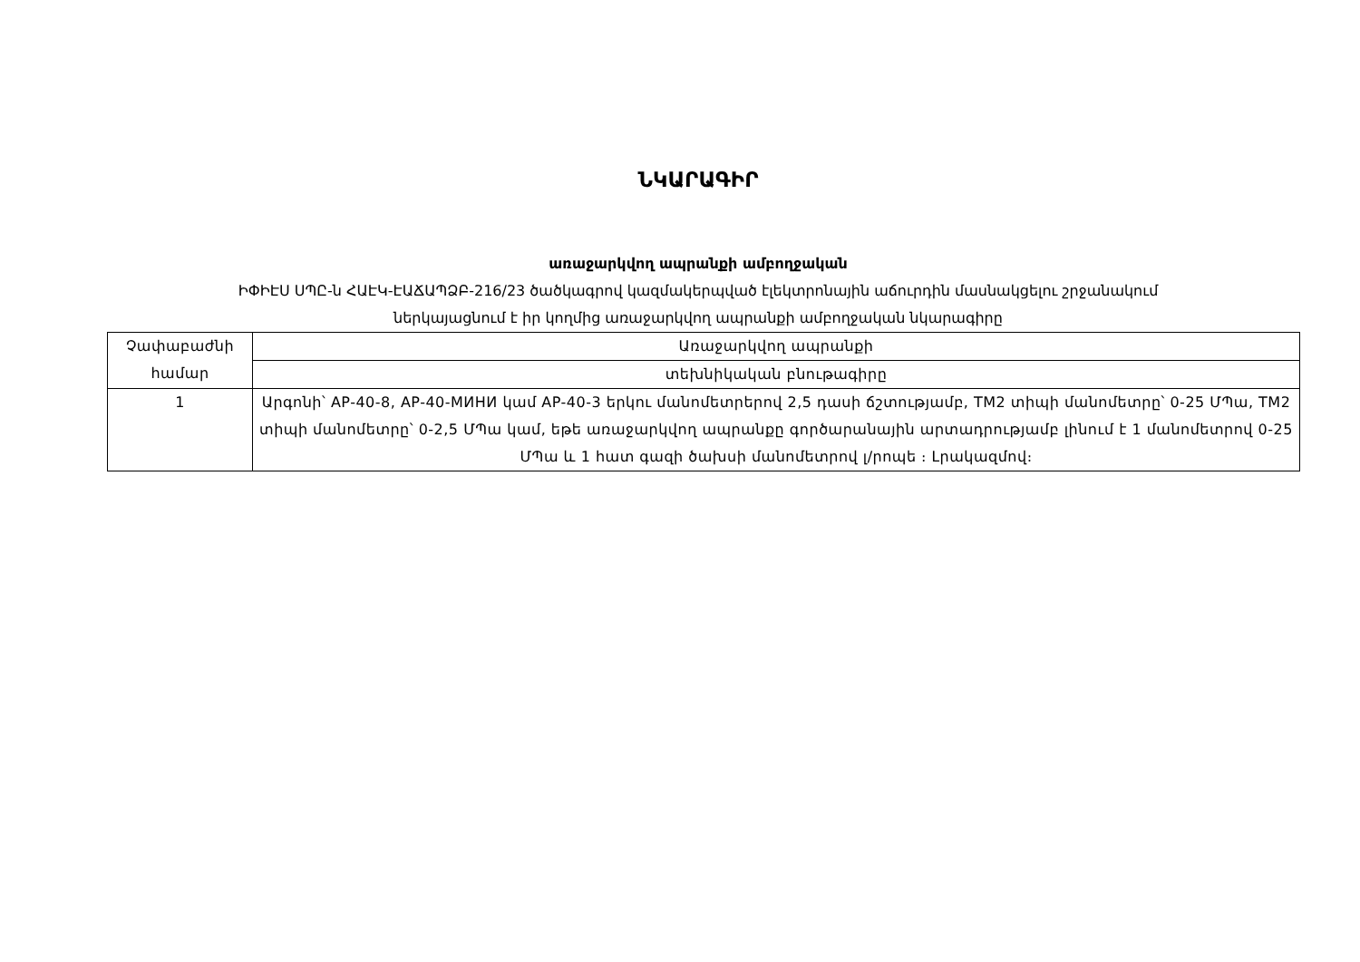ՆԿԱՐԱԳԻՐ
առաջարկվող ապրանքի ամբողջական
ԻՓԻԷՍ ՍՊԸ-ն ՀԱԷԿ-ԷԱՃԱՊՁԲ-216/23 ծածկագրով կազմակերպված էլեկտրոնային աճուրդին մասնակցելու շրջանակում
ներկայացնում է իր կողմից առաջարկվող ապրանքի ամբողջական նկարագիրը
| Չափաբաժնի համար | Առաջարկվող ապրանքի |
| | տեխնիկական բնութագիրը |
| 1 | Արգոնի՝ AP-40-8, AP-40-МИНИ կամ AP-40-3 երկու մանոմետրերով 2,5 դասի ճշտությամբ, TM2 տիպի մանոմետրը՝ 0-25 ՄՊա, TM2 տիպի մանոմետրը՝ 0-2,5 ՄՊա կամ, եթե առաջարկվող ապրանքը գործարանային արտադրությամբ լինում է 1 մանոմետրով 0-25 ՄՊա և 1 հատ գազի ծախսի մանոմետրով լ/րոպե ։ Լրակազմով։ |